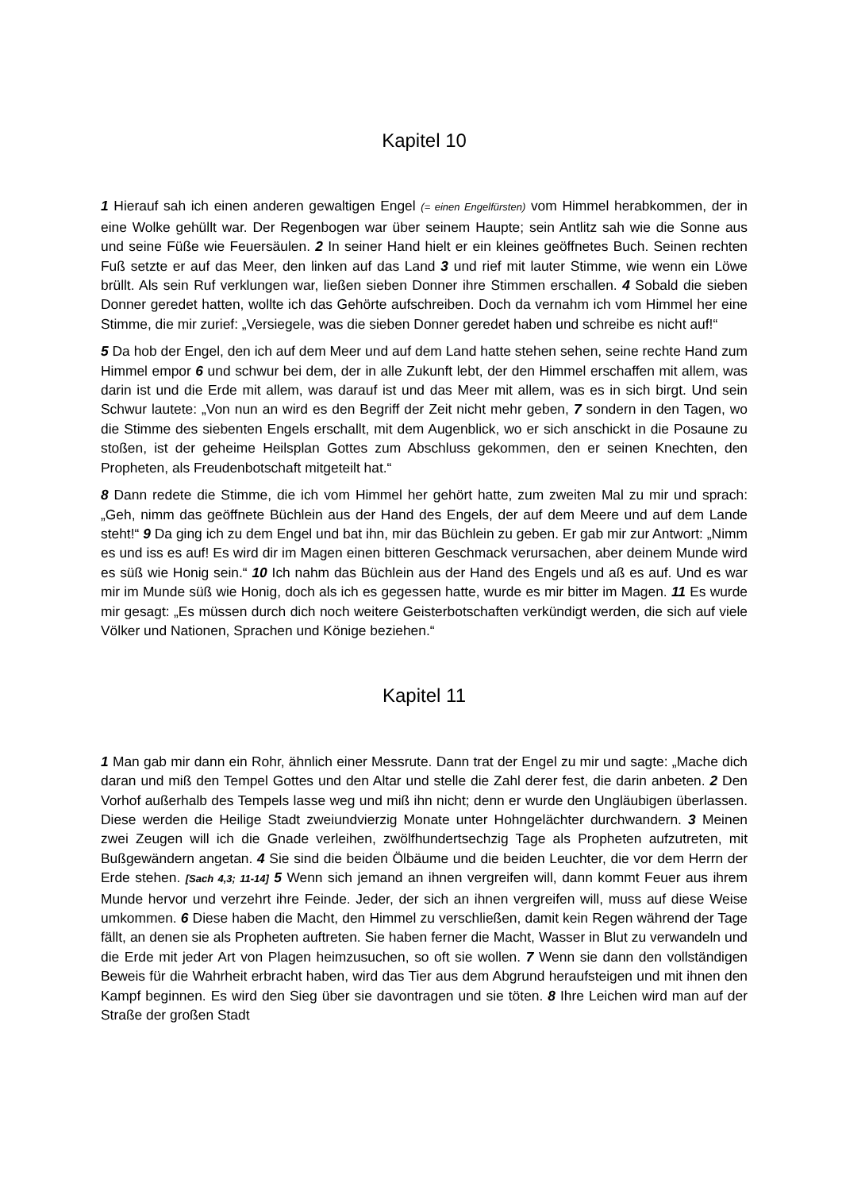Kapitel 10
1 Hierauf sah ich einen anderen gewaltigen Engel (= einen Engelfürsten) vom Himmel herabkommen, der in eine Wolke gehüllt war. Der Regenbogen war über seinem Haupte; sein Antlitz sah wie die Sonne aus und seine Füße wie Feuersäulen. 2 In seiner Hand hielt er ein kleines geöffnetes Buch. Seinen rechten Fuß setzte er auf das Meer, den linken auf das Land 3 und rief mit lauter Stimme, wie wenn ein Löwe brüllt. Als sein Ruf verklungen war, ließen sieben Donner ihre Stimmen erschallen. 4 Sobald die sieben Donner geredet hatten, wollte ich das Gehörte aufschreiben. Doch da vernahm ich vom Himmel her eine Stimme, die mir zurief: „Versiegele, was die sieben Donner geredet haben und schreibe es nicht auf!“
5 Da hob der Engel, den ich auf dem Meer und auf dem Land hatte stehen sehen, seine rechte Hand zum Himmel empor 6 und schwur bei dem, der in alle Zukunft lebt, der den Himmel erschaffen mit allem, was darin ist und die Erde mit allem, was darauf ist und das Meer mit allem, was es in sich birgt. Und sein Schwur lautete: „Von nun an wird es den Begriff der Zeit nicht mehr geben, 7 sondern in den Tagen, wo die Stimme des siebenten Engels erschallt, mit dem Augenblick, wo er sich anschickt in die Posaune zu stoßen, ist der geheime Heilsplan Gottes zum Abschluss gekommen, den er seinen Knechten, den Propheten, als Freudenbotschaft mitgeteilt hat.“
8 Dann redete die Stimme, die ich vom Himmel her gehört hatte, zum zweiten Mal zu mir und sprach: „Geh, nimm das geöffnete Büchlein aus der Hand des Engels, der auf dem Meere und auf dem Lande steht!“ 9 Da ging ich zu dem Engel und bat ihn, mir das Büchlein zu geben. Er gab mir zur Antwort: „Nimm es und iss es auf! Es wird dir im Magen einen bitteren Geschmack verursachen, aber deinem Munde wird es süß wie Honig sein.“ 10 Ich nahm das Büchlein aus der Hand des Engels und aß es auf. Und es war mir im Munde süß wie Honig, doch als ich es gegessen hatte, wurde es mir bitter im Magen. 11 Es wurde mir gesagt: „Es müssen durch dich noch weitere Geisterbotschaften verkündigt werden, die sich auf viele Völker und Nationen, Sprachen und Könige beziehen.“
Kapitel 11
1 Man gab mir dann ein Rohr, ähnlich einer Messrute. Dann trat der Engel zu mir und sagte: „Mache dich daran und miß den Tempel Gottes und den Altar und stelle die Zahl derer fest, die darin anbeten. 2 Den Vorhof außerhalb des Tempels lasse weg und miß ihn nicht; denn er wurde den Ungläubigen überlassen. Diese werden die Heilige Stadt zweiundvierzig Monate unter Hohngelächter durchwandern. 3 Meinen zwei Zeugen will ich die Gnade verleihen, zwölfhundertsechzig Tage als Propheten aufzutreten, mit Bußgewändern angetan. 4 Sie sind die beiden Ölbäume und die beiden Leuchter, die vor dem Herrn der Erde stehen. [Sach 4,3; 11-14] 5 Wenn sich jemand an ihnen vergreifen will, dann kommt Feuer aus ihrem Munde hervor und verzehrt ihre Feinde. Jeder, der sich an ihnen vergreifen will, muss auf diese Weise umkommen. 6 Diese haben die Macht, den Himmel zu verschließen, damit kein Regen während der Tage fällt, an denen sie als Propheten auftreten. Sie haben ferner die Macht, Wasser in Blut zu verwandeln und die Erde mit jeder Art von Plagen heimzusuchen, so oft sie wollen. 7 Wenn sie dann den vollständigen Beweis für die Wahrheit erbracht haben, wird das Tier aus dem Abgrund heraufsteigen und mit ihnen den Kampf beginnen. Es wird den Sieg über sie davontragen und sie töten. 8 Ihre Leichen wird man auf der Straße der großen Stadt